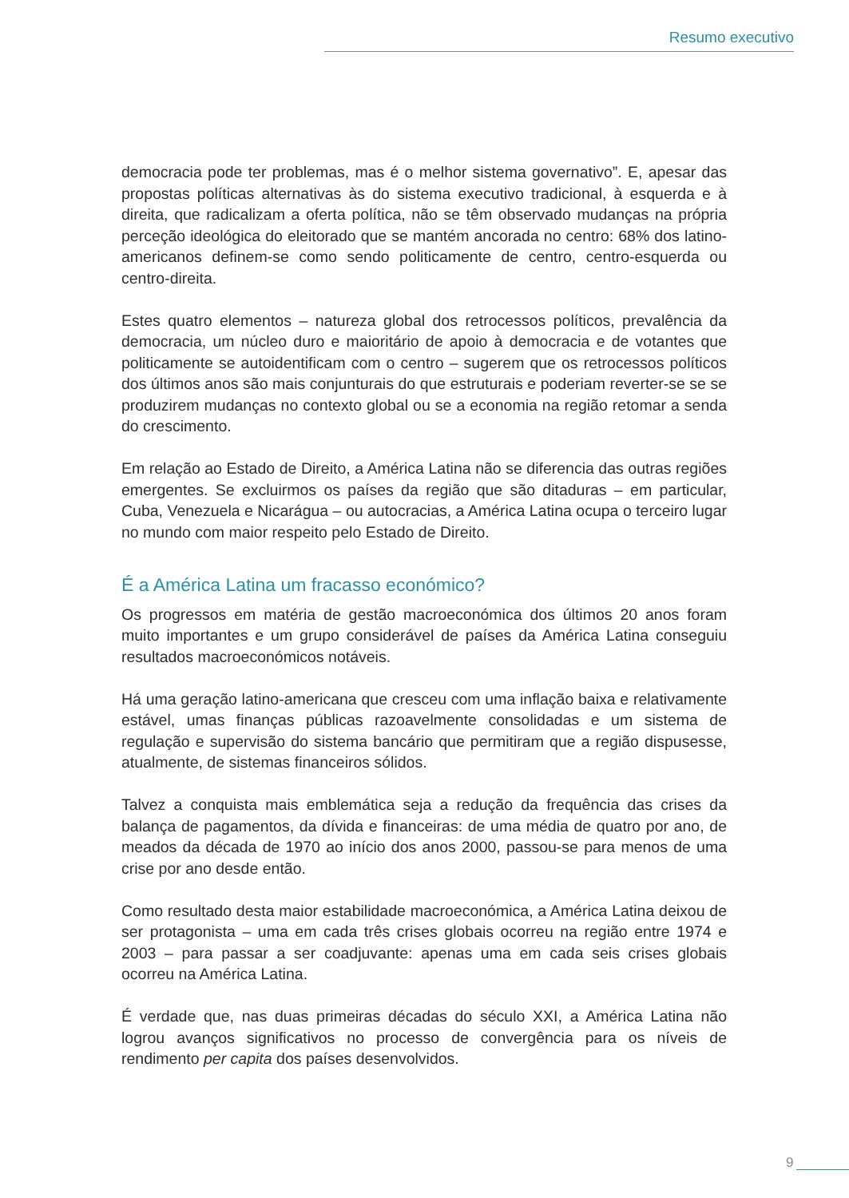Resumo executivo
democracia pode ter problemas, mas é o melhor sistema governativo”. E, apesar das propostas políticas alternativas às do sistema executivo tradicional, à esquerda e à direita, que radicalizam a oferta política, não se têm observado mudanças na própria perceção ideológica do eleitorado que se mantém ancorada no centro: 68% dos latino-americanos definem-se como sendo politicamente de centro, centro-esquerda ou centro-direita.
Estes quatro elementos – natureza global dos retrocessos políticos, prevalência da democracia, um núcleo duro e maioritário de apoio à democracia e de votantes que politicamente se autoidentificam com o centro – sugerem que os retrocessos políticos dos últimos anos são mais conjunturais do que estruturais e poderiam reverter-se se se produzirem mudanças no contexto global ou se a economia na região retomar a senda do crescimento.
Em relação ao Estado de Direito, a América Latina não se diferencia das outras regiões emergentes. Se excluirmos os países da região que são ditaduras – em particular, Cuba, Venezuela e Nicarágua – ou autocracias, a América Latina ocupa o terceiro lugar no mundo com maior respeito pelo Estado de Direito.
É a América Latina um fracasso económico?
Os progressos em matéria de gestão macroeconómica dos últimos 20 anos foram muito importantes e um grupo considerável de países da América Latina conseguiu resultados macroeconómicos notáveis.
Há uma geração latino-americana que cresceu com uma inflação baixa e relativamente estável, umas finanças públicas razoavelmente consolidadas e um sistema de regulação e supervisão do sistema bancário que permitiram que a região dispusesse, atualmente, de sistemas financeiros sólidos.
Talvez a conquista mais emblemática seja a redução da frequência das crises da balança de pagamentos, da dívida e financeiras: de uma média de quatro por ano, de meados da década de 1970 ao início dos anos 2000, passou-se para menos de uma crise por ano desde então.
Como resultado desta maior estabilidade macroeconómica, a América Latina deixou de ser protagonista – uma em cada três crises globais ocorreu na região entre 1974 e 2003 – para passar a ser coadjuvante: apenas uma em cada seis crises globais ocorreu na América Latina.
É verdade que, nas duas primeiras décadas do século XXI, a América Latina não logrou avanços significativos no processo de convergência para os níveis de rendimento per capita dos países desenvolvidos.
9